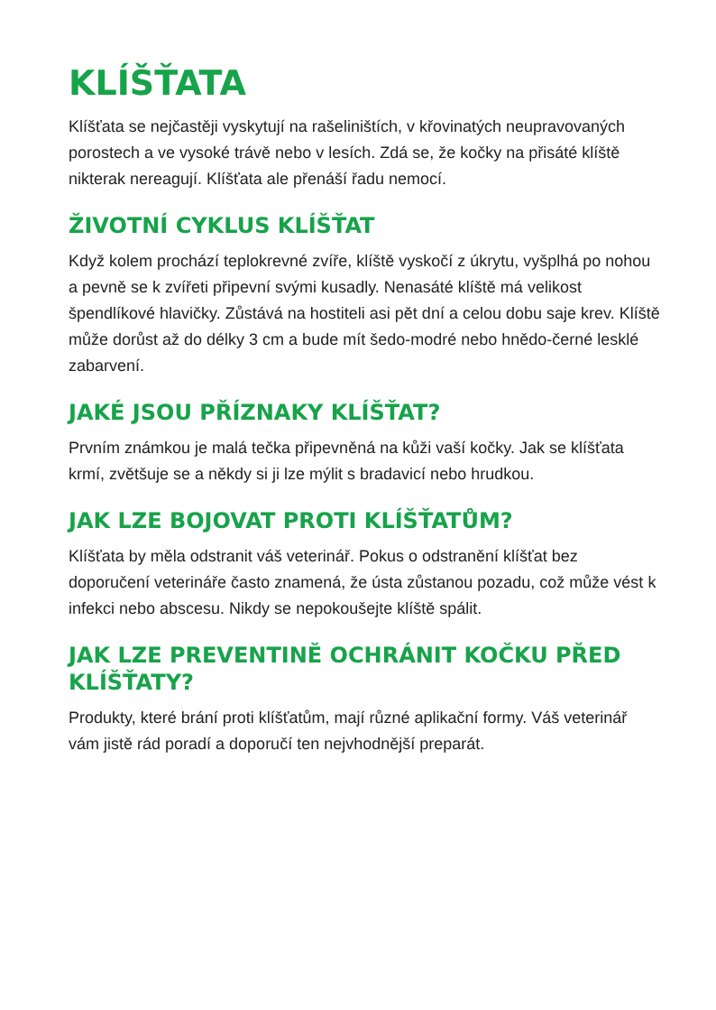KLÍŠŤATA
Klíšťata se nejčastěji vyskytují na rašeliništích, v křovinatých neupravovaných porostech a ve vysoké trávě nebo v lesích. Zdá se, že kočky na přisáté klíště nikterak nereagují. Klíšťata ale přenáší řadu nemocí.
ŽIVOTNÍ CYKLUS KLÍŠŤAT
Když kolem prochází teplokrevné zvíře, klíště vyskočí z úkrytu, vyšplhá po nohou a pevně se k zvířeti připevní svými kusadly. Nenasáté klíště má velikost špendlíkové hlavičky. Zůstává na hostiteli asi pět dní a celou dobu saje krev. Klíště může dorůst až do délky 3 cm a bude mít šedo-modré nebo hnědo-černé lesklé zabarvení.
JAKÉ JSOU PŘÍZNAKY KLÍŠŤAT?
Prvním známkou je malá tečka připevněná na kůži vaší kočky. Jak se klíšťata krmí, zvětšuje se a někdy si ji lze mýlit s bradavicí nebo hrudkou.
JAK LZE BOJOVAT PROTI KLÍŠŤATŮM?
Klíšťata by měla odstranit váš veterinář. Pokus o odstranění klíšťat bez doporučení veterináře často znamená, že ústa zůstanou pozadu, což může vést k infekci nebo abscesu. Nikdy se nepokoušejte klíště spálit.
JAK LZE PREVENTINĚ OCHRÁNIT KOČKU PŘED KLÍŠŤATY?
Produkty, které brání proti klíšťatům, mají různé aplikační formy. Váš veterinář vám jistě rád poradí a doporučí ten nejvhodnější preparát.